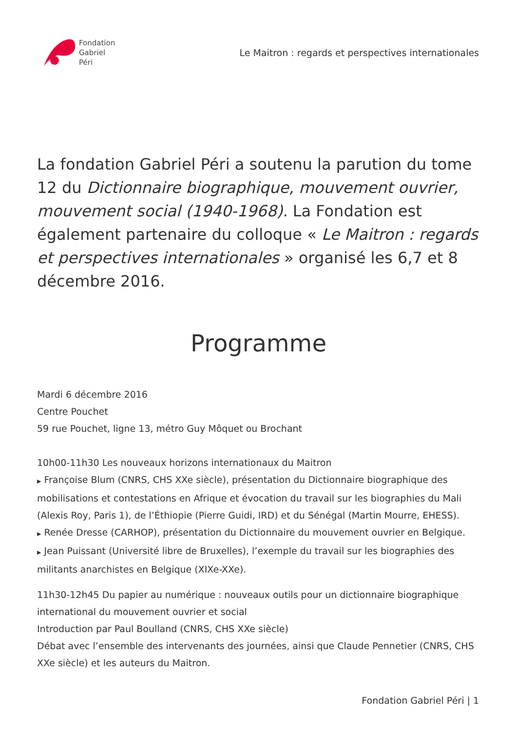Fondation
Gabriel
Péri
Le Maitron : regards et perspectives internationales
La fondation Gabriel Péri a soutenu la parution du tome 12 du Dictionnaire biographique, mouvement ouvrier, mouvement social (1940-1968). La Fondation est également partenaire du colloque « Le Maitron : regards et perspectives internationales » organisé les 6,7 et 8 décembre 2016.
Programme
Mardi 6 décembre 2016
Centre Pouchet
59 rue Pouchet, ligne 13, métro Guy Môquet ou Brochant
10h00-11h30 Les nouveaux horizons internationaux du Maitron
▶ Françoise Blum (CNRS, CHS XXe siècle), présentation du Dictionnaire biographique des mobilisations et contestations en Afrique et évocation du travail sur les biographies du Mali (Alexis Roy, Paris 1), de l’Éthiopie (Pierre Guidi, IRD) et du Sénégal (Martin Mourre, EHESS).
▶ Renée Dresse (CARHOP), présentation du Dictionnaire du mouvement ouvrier en Belgique.
▶ Jean Puissant (Université libre de Bruxelles), l’exemple du travail sur les biographies des militants anarchistes en Belgique (XIXe-XXe).
11h30-12h45 Du papier au numérique : nouveaux outils pour un dictionnaire biographique international du mouvement ouvrier et social
Introduction par Paul Boulland (CNRS, CHS XXe siècle)
Débat avec l’ensemble des intervenants des journées, ainsi que Claude Pennetier (CNRS, CHS XXe siècle) et les auteurs du Maitron.
Fondation Gabriel Péri | 1